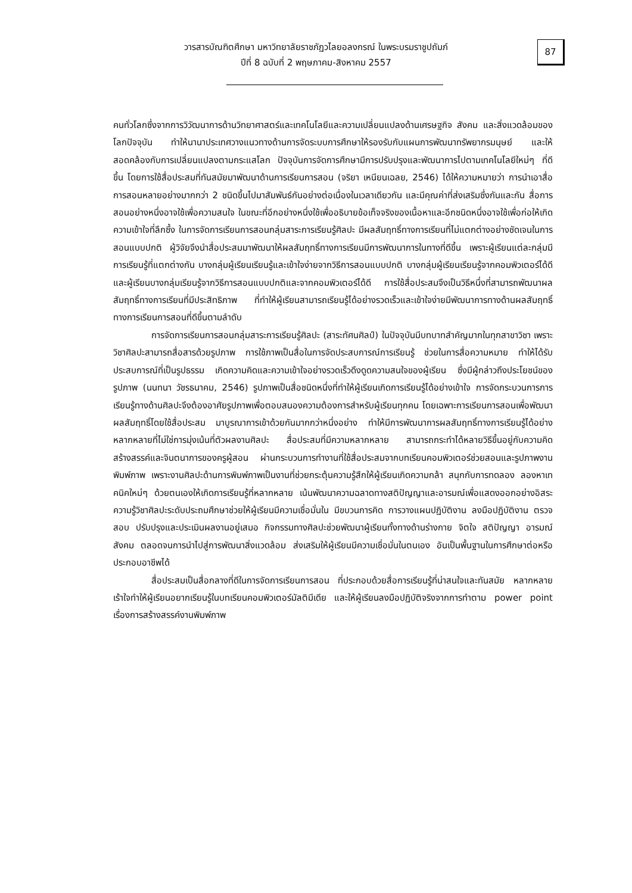วารสารบัณฑิตศึกษา มหาวิทยาลัยราชภัฏวไลยอลงกรณ์ ในพระบรมราชูปถัมภ์
ปีที่ 8 ฉบับที่ 2 พฤษภาคม-สิงหาคม 2557
87
คนทั่วโลกซึ่งจากการวิวัฒนาการด้านวิทยาศาสตร์และเทคโนโลยีและความเปลี่ยนแปลงด้านเศรษฐกิจ สังคม และสิ่งแวดล้อมของโลกปัจจุบัน ทำให้นานาประเทศวางแนวทางด้านการจัดระบบการศึกษาให้รองรับกับแผนการพัฒนาทรัพยากรมนุษย์ และให้สอดคล้องกับการเปลี่ยนแปลงตามกระแสโลก ปัจจุบันการจัดการศึกษามีการปรับปรุงและพัฒนาการไปตามเทคโนโลยีใหม่ๆ ที่ดีขึ้น โดยการใช้สื่อประสมที่ทันสมัยมาพัฒนาด้านการเรียนการสอน (จริยา เหนียนเฉลย, 2546) ได้ให้ความหมายว่า การนำเอาสื่อการสอนหลายอย่างมากกว่า 2 ชนิดขึ้นไปมาสัมพันธ์กันอย่างต่อเนื่องในเวลาเดียวกัน และมีคุณค่าที่ส่งเสริมซึ่งกันและกัน สื่อการสอนอย่างหนึ่งอาจใช้เพื่อความสนใจ ในขณะที่อีกอย่างหนึ่งใช้เพื่ออธิบายข้อเท็จจริงของเนื้อหาและอีกชนิดหนึ่งอาจใช้เพื่อก่อให้เกิดความเข้าใจที่ลึกซึ้ง ในการจัดการเรียนการสอนกลุ่มสาระการเรียนรู้ศิลปะ มีผลสัมฤทธิ์ทางการเรียนที่ไม่แตกต่างอย่างชัดเจนในการสอนแบบปกติ ผู้วิจัยจึงนำสื่อประสมมาพัฒนาให้ผลสัมฤทธิ์ทางการเรียนมีการพัฒนาการในทางที่ดีขึ้น เพราะผู้เรียนแต่ละกลุ่มมีการเรียนรู้ที่แตกต่างกัน บางกลุ่มผู้เรียนเรียนรู้และเข้าใจง่ายจากวิธีการสอนแบบปกติ บางกลุ่มผู้เรียนเรียนรู้จากคอมพิวเตอร์ได้ดี และผู้เรียนบางกลุ่มเรียนรู้จากวิธีการสอนแบบปกติและจากคอมพิวเตอร์ได้ดี การใช้สื่อประสมจึงเป็นวิธีหนึ่งที่สามารถพัฒนาผลสัมฤทธิ์ทางการเรียนที่มีประสิทธิภาพ ที่ทำให้ผู้เรียนสามารถเรียนรู้ได้อย่างรวดเร็วและเข้าใจง่ายมีพัฒนาการทางด้านผลสัมฤทธิ์ทางการเรียนการสอนที่ดีขึ้นตามลำดับ
การจัดการเรียนการสอนกลุ่มสาระการเรียนรู้ศิลปะ (สาระทัศนศิลป์) ในปัจจุบันมีบทบาทสำคัญมากในทุกสาขาวิชา เพราะวิชาศิลปะสามารถสื่อสารด้วยรูปภาพ การใช้ภาพเป็นสื่อในการจัดประสบการณ์การเรียนรู้ ช่วยในการสื่อความหมาย ทำให้ได้รับประสบการณ์ที่เป็นรูปธรรม เกิดความคิดและความเข้าใจอย่างรวดเร็วดึงดูดความสนใจของผู้เรียน ซึ่งมีผู้กล่าวถึงประโยชน์ของรูปภาพ (นนทนา วัชรธนาคม, 2546) รูปภาพเป็นสื่อชนิดหนึ่งที่ทำให้ผู้เรียนเกิดการเรียนรู้ได้อย่างเข้าใจ การจัดกระบวนการการเรียนรู้ทางด้านศิลปะจึงต้องอาศัยรูปภาพเพื่อตอบสนองความต้องการสำหรับผู้เรียนทุกคน โดยเฉพาะการเรียนการสอนเพื่อพัฒนาผลสัมฤทธิ์โดยใช้สื่อประสม มาบูรณาการเข้าด้วยกันมากกว่าหนึ่งอย่าง ทำให้มีการพัฒนาการผลสัมฤทธิ์ทางการเรียนรู้ได้อย่างหลากหลายที่ไม่ใช่การมุ่งเน้นที่ตัวผลงานศิลปะ สื่อประสมที่มีความหลากหลาย สามารถกระทำได้หลายวิธีขึ้นอยู่กับความคิดสร้างสรรค์และจินตนาการของครูผู้สอน ผ่านกระบวนการทำงานที่ใช้สื่อประสมจากบทเรียนคอมพิวเตอร์ช่วยสอนและรูปภาพงานพิมพ์ภาพ เพราะงานศิลปะด้านการพิมพ์ภาพเป็นงานที่ช่วยกระตุ้นความรู้สึกให้ผู้เรียนเกิดความกล้า สนุกกับการทดลอง ลองหาเทคนิคใหม่ๆ ด้วยตนเองให้เกิดการเรียนรู้ที่หลากหลาย เน้นพัฒนาความฉลาดทางสติปัญญาและอารมณ์เพื่อแสดงออกอย่างอิสระ ความรู้วิชาศิลปะระดับประถมศึกษาช่วยให้ผู้เรียนมีความเชื่อมั่นใน มีขบวนการคิด การวางแผนปฏิบัติงาน ลงมือปฏิบัติงาน ตรวจสอบ ปรับปรุงและประเมินผลงานอยู่เสมอ กิจกรรมทางศิลปะช่วยพัฒนาผู้เรียนทั้งทางด้านร่างกาย จิตใจ สติปัญญา อารมณ์ สังคม ตลอดจนการนำไปสู่การพัฒนาสิ่งแวดล้อม ส่งเสริมให้ผู้เรียนมีความเชื่อมั่นในตนเอง อันเป็นพื้นฐานในการศึกษาต่อหรือประกอบอาชีพได้
สื่อประสมเป็นสื่อกลางที่ดีในการจัดการเรียนการสอน ที่ประกอบด้วยสื่อการเรียนรู้ที่น่าสนใจและทันสมัย หลากหลาย เร้าใจทำให้ผู้เรียนอยากเรียนรู้ในบทเรียนคอมพิวเตอร์มัลติมีเดีย และให้ผู้เรียนลงมือปฏิบัติจริงจากการทำตาม power point เรื่องการสร้างสรรค์งานพิมพ์ภาพ